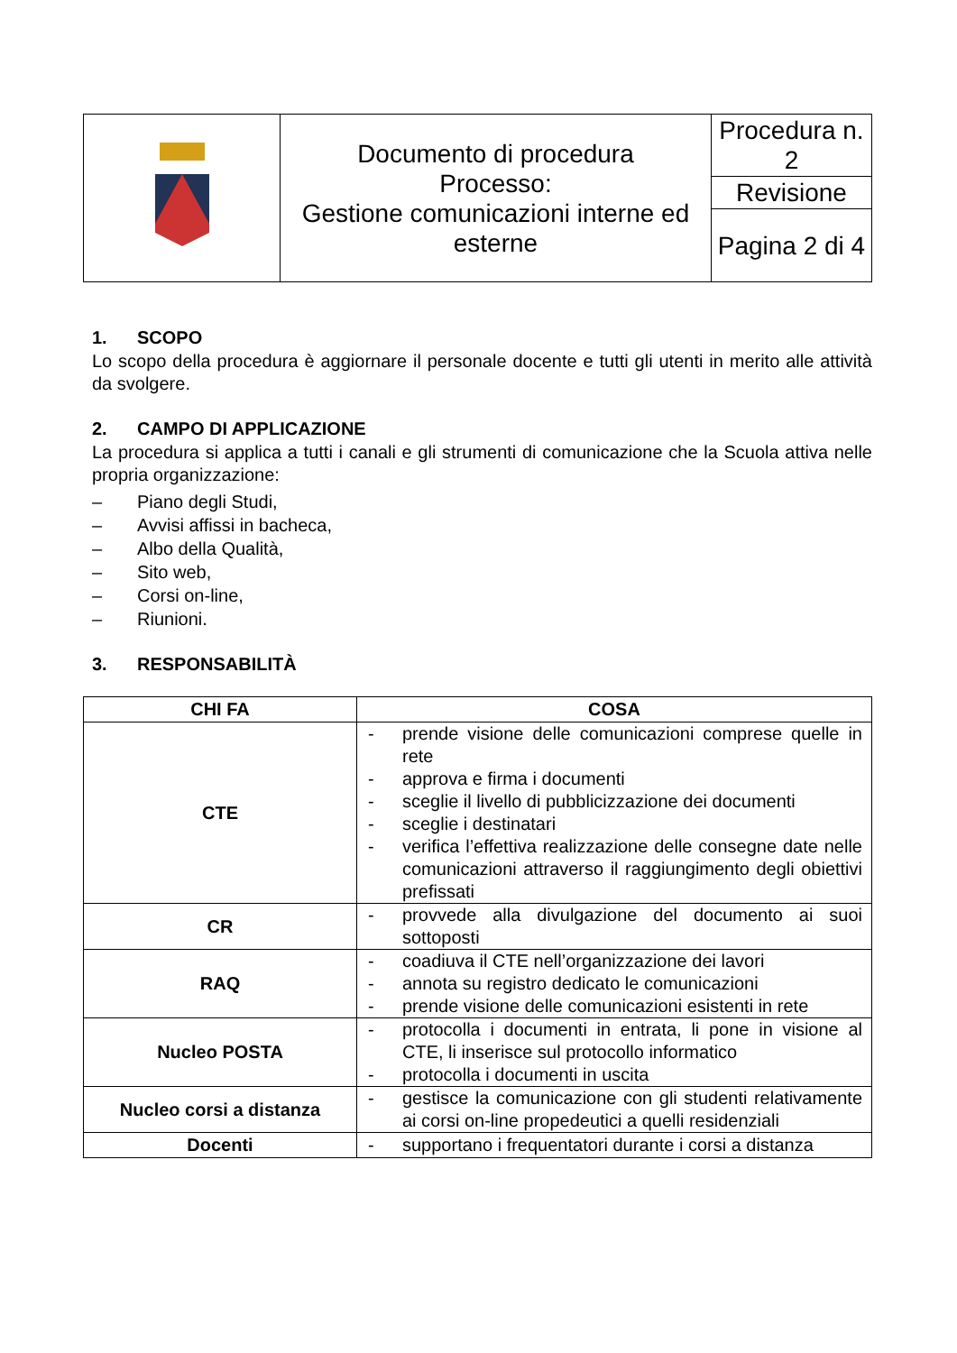| | Documento di procedura Processo: Gestione comunicazioni interne ed esterne | Procedura n. 2 |
| | | Revisione |
| | | Pagina 2 di 4 |
1. SCOPO
Lo scopo della procedura è aggiornare il personale docente e tutti gli utenti in merito alle attività da svolgere.
2. CAMPO DI APPLICAZIONE
La procedura si applica a tutti i canali e gli strumenti di comunicazione che la Scuola attiva nelle propria organizzazione:
– Piano degli Studi,
– Avvisi affissi in bacheca,
– Albo della Qualità,
– Sito web,
– Corsi on-line,
– Riunioni.
3. RESPONSABILITÀ
| CHI FA | COSA |
| --- | --- |
| CTE | - prende visione delle comunicazioni comprese quelle in rete - approva e firma i documenti - sceglie il livello di pubblicizzazione dei documenti - sceglie i destinatari - verifica l’effettiva realizzazione delle consegne date nelle comunicazioni attraverso il raggiungimento degli obiettivi prefissati |
| CR | - provvede alla divulgazione del documento ai suoi sottoposti |
| RAQ | - coadiuva il CTE nell’organizzazione dei lavori - annota su registro dedicato le comunicazioni - prende visione delle comunicazioni esistenti in rete |
| Nucleo POSTA | - protocolla i documenti in entrata, li pone in visione al CTE, li inserisce sul protocollo informatico - protocolla i documenti in uscita |
| Nucleo corsi a distanza | - gestisce la comunicazione con gli studenti relativamente ai corsi on-line propedeutici a quelli residenziali |
| Docenti | - supportano i frequentatori durante i corsi a distanza |